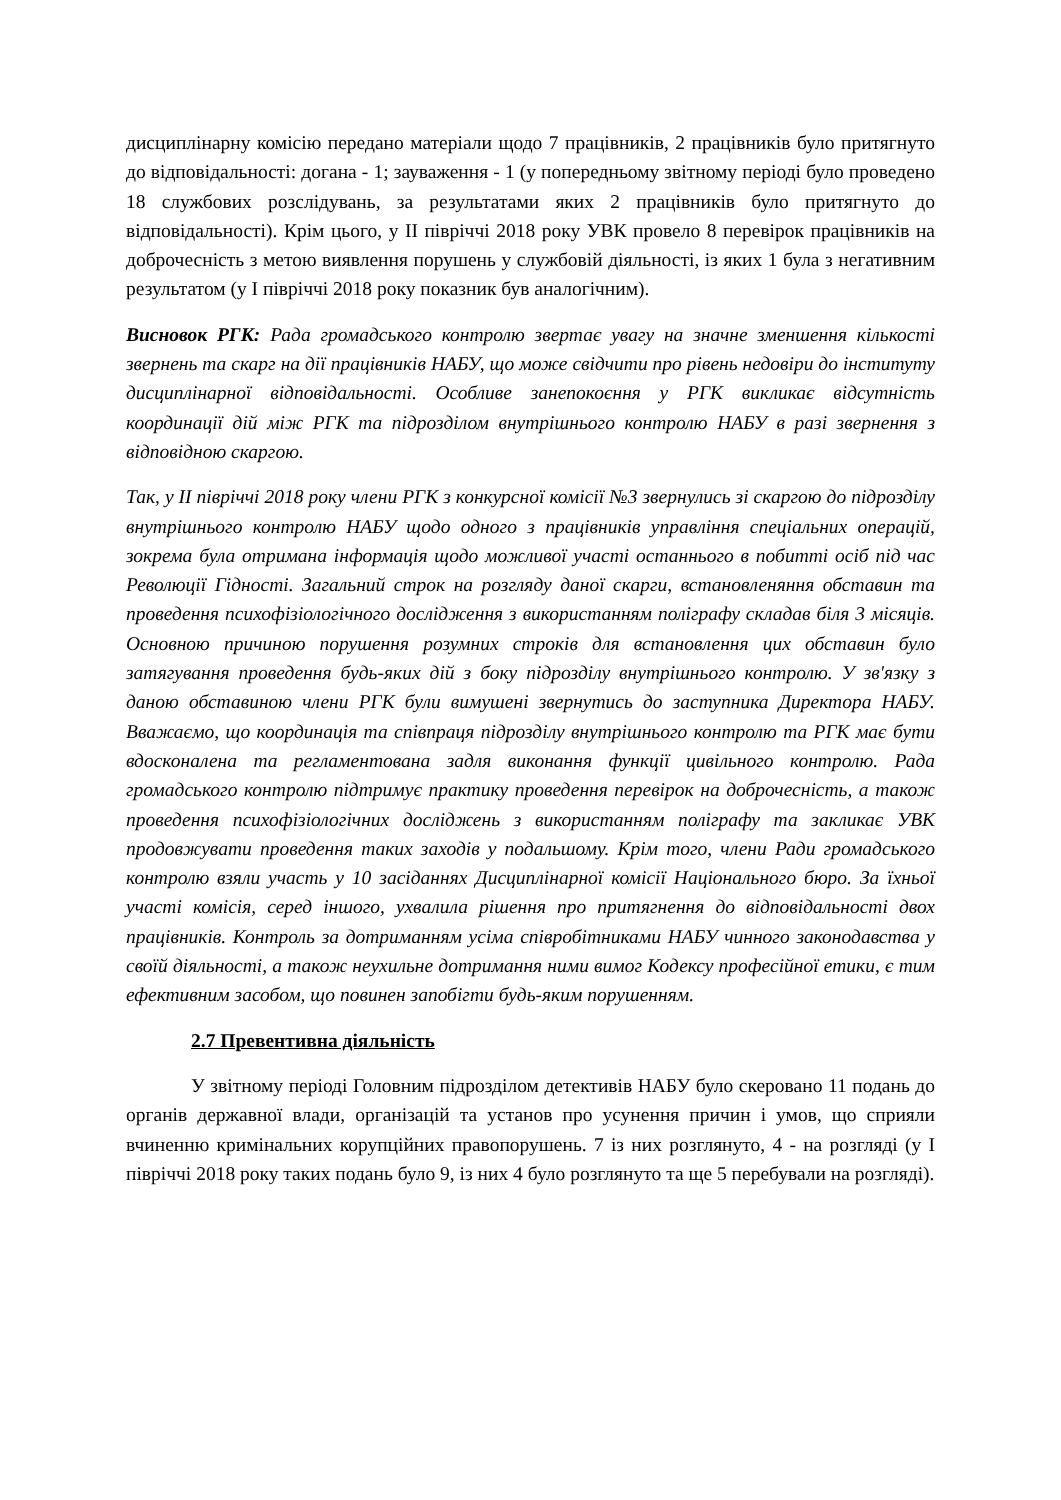дисциплінарну комісію передано матеріали щодо 7 працівників, 2 працівників було притягнуто до відповідальності: догана - 1; зауваження - 1 (у попередньому звітному періоді було проведено 18 службових розслідувань, за результатами яких 2 працівників було притягнуто до відповідальності). Крім цього, у ІІ півріччі 2018 року УВК провело 8 перевірок працівників на доброчесність з метою виявлення порушень у службовій діяльності, із яких 1 була з негативним результатом (у І півріччі 2018 року показник був аналогічним).
Висновок РГК: Рада громадського контролю звертає увагу на значне зменшення кількості звернень та скарг на дії працівників НАБУ, що може свідчити про рівень недовіри до інституту дисциплінарної відповідальності. Особливе занепокоєння у РГК викликає відсутність координації дій між РГК та підрозділом внутрішнього контролю НАБУ в разі звернення з відповідною скаргою.
Так, у ІІ півріччі 2018 року члени РГК з конкурсної комісії №3 звернулись зі скаргою до підрозділу внутрішнього контролю НАБУ щодо одного з працівників управління спеціальних операцій, зокрема була отримана інформація щодо можливої участі останнього в побитті осіб під час Революції Гідності. Загальний строк на розгляду даної скарги, встановленяння обставин та проведення психофізіологічного дослідження з використанням поліграфу складав біля 3 місяців. Основною причиною порушення розумних строків для встановлення цих обставин було затягування проведення будь-яких дій з боку підрозділу внутрішнього контролю. У зв'язку з даною обставиною члени РГК були вимушені звернутись до заступника Директора НАБУ. Вважаємо, що координація та співпраця підрозділу внутрішнього контролю та РГК має бути вдосконалена та регламентована задля виконання функції цивільного контролю. Рада громадського контролю підтримує практику проведення перевірок на доброчесність, а також проведення психофізіологічних досліджень з використанням поліграфу та закликає УВК продовжувати проведення таких заходів у подальшому. Крім того, члени Ради громадського контролю взяли участь у 10 засіданнях Дисциплінарної комісії Національного бюро. За їхньої участі комісія, серед іншого, ухвалила рішення про притягнення до відповідальності двох працівників. Контроль за дотриманням усіма співробітниками НАБУ чинного законодавства у своїй діяльності, а також неухильне дотримання ними вимог Кодексу професійної етики, є тим ефективним засобом, що повинен запобігти будь-яким порушенням.
2.7 Превентивна діяльність
У звітному періоді Головним підрозділом детективів НАБУ було скеровано 11 подань до органів державної влади, організацій та установ про усунення причин і умов, що сприяли вчиненню кримінальних корупційних правопорушень. 7 із них розглянуто, 4 - на розгляді (у І півріччі 2018 року таких подань було 9, із них 4 було розглянуто та ще 5 перебували на розгляді).